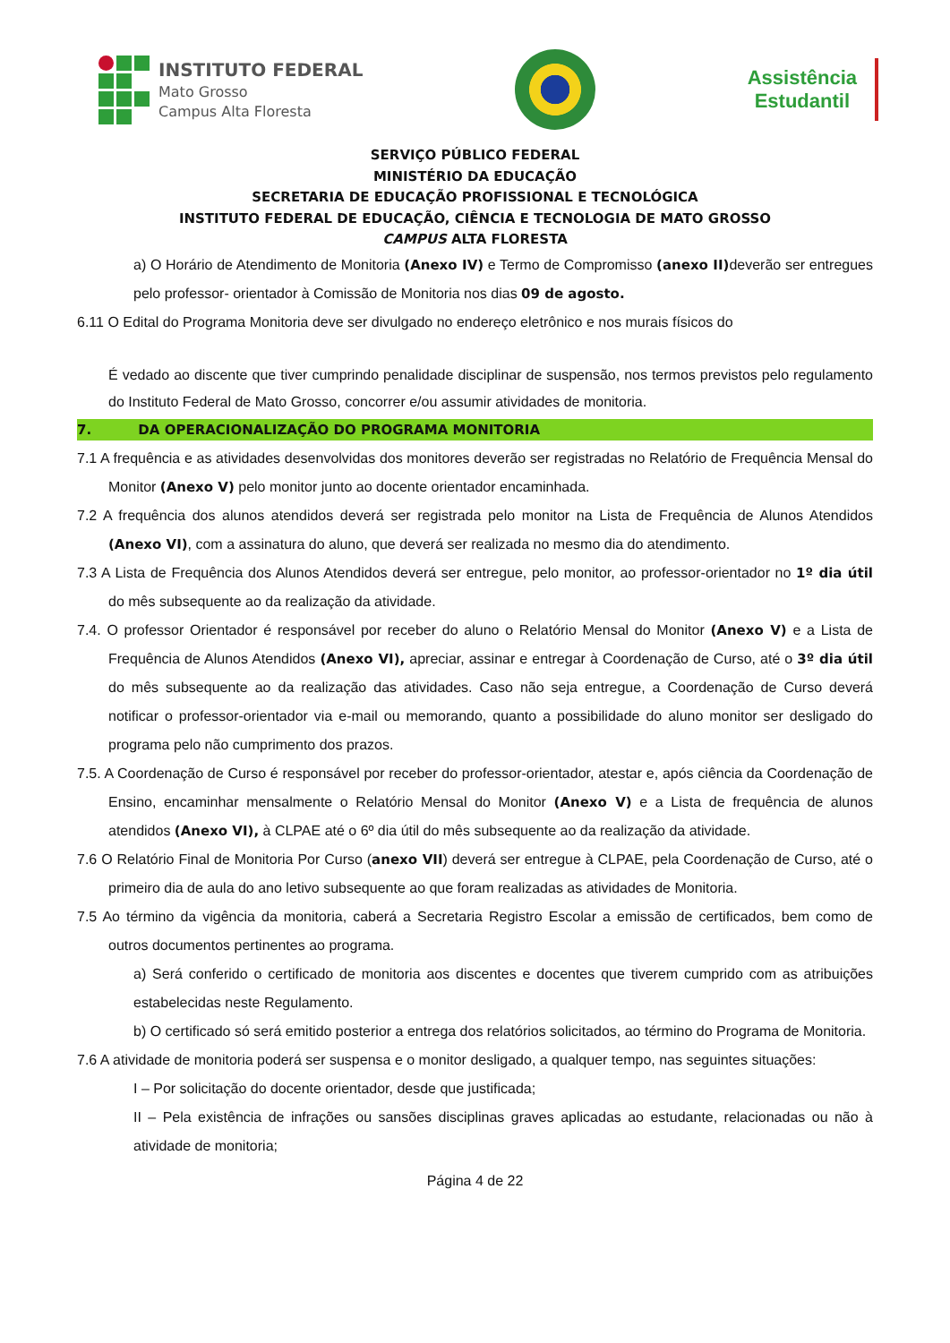INSTITUTO FEDERAL
Mato Grosso
Campus Alta Floresta
Assistência
Estudantil
SERVIÇO PÚBLICO FEDERAL
MINISTÉRIO DA EDUCAÇÃO
SECRETARIA DE EDUCAÇÃO PROFISSIONAL E TECNOLÓGICA
INSTITUTO FEDERAL DE EDUCAÇÃO, CIÊNCIA E TECNOLOGIA DE MATO GROSSO
CAMPUS ALTA FLORESTA
a) O Horário de Atendimento de Monitoria (Anexo IV) e Termo de Compromisso (anexo II) deverão ser entregues pelo professor- orientador à Comissão de Monitoria nos dias 09 de agosto.
6.11 O Edital do Programa Monitoria deve ser divulgado no endereço eletrônico e nos murais físicos do
É vedado ao discente que tiver cumprindo penalidade disciplinar de suspensão, nos termos previstos pelo regulamento do Instituto Federal de Mato Grosso, concorrer e/ou assumir atividades de monitoria.
7. DA OPERACIONALIZAÇÃO DO PROGRAMA MONITORIA
7.1 A frequência e as atividades desenvolvidas dos monitores deverão ser registradas no Relatório de Frequência Mensal do Monitor (Anexo V) pelo monitor junto ao docente orientador encaminhada.
7.2 A frequência dos alunos atendidos deverá ser registrada pelo monitor na Lista de Frequência de Alunos Atendidos (Anexo VI), com a assinatura do aluno, que deverá ser realizada no mesmo dia do atendimento.
7.3 A Lista de Frequência dos Alunos Atendidos deverá ser entregue, pelo monitor, ao professor-orientador no 1º dia útil do mês subsequente ao da realização da atividade.
7.4. O professor Orientador é responsável por receber do aluno o Relatório Mensal do Monitor (Anexo V) e a Lista de Frequência de Alunos Atendidos (Anexo VI), apreciar, assinar e entregar à Coordenação de Curso, até o 3º dia útil do mês subsequente ao da realização das atividades. Caso não seja entregue, a Coordenação de Curso deverá notificar o professor-orientador via e-mail ou memorando, quanto a possibilidade do aluno monitor ser desligado do programa pelo não cumprimento dos prazos.
7.5. A Coordenação de Curso é responsável por receber do professor-orientador, atestar e, após ciência da Coordenação de Ensino, encaminhar mensalmente o Relatório Mensal do Monitor (Anexo V) e a Lista de frequência de alunos atendidos (Anexo VI), à CLPAE até o 6º dia útil do mês subsequente ao da realização da atividade.
7.6 O Relatório Final de Monitoria Por Curso (anexo VII) deverá ser entregue à CLPAE, pela Coordenação de Curso, até o primeiro dia de aula do ano letivo subsequente ao que foram realizadas as atividades de Monitoria.
7.5 Ao término da vigência da monitoria, caberá a Secretaria Registro Escolar a emissão de certificados, bem como de outros documentos pertinentes ao programa.
a) Será conferido o certificado de monitoria aos discentes e docentes que tiverem cumprido com as atribuições estabelecidas neste Regulamento.
b) O certificado só será emitido posterior a entrega dos relatórios solicitados, ao término do Programa de Monitoria.
7.6 A atividade de monitoria poderá ser suspensa e o monitor desligado, a qualquer tempo, nas seguintes situações:
I – Por solicitação do docente orientador, desde que justificada;
II – Pela existência de infrações ou sansões disciplinas graves aplicadas ao estudante, relacionadas ou não à atividade de monitoria;
Página 4 de 22